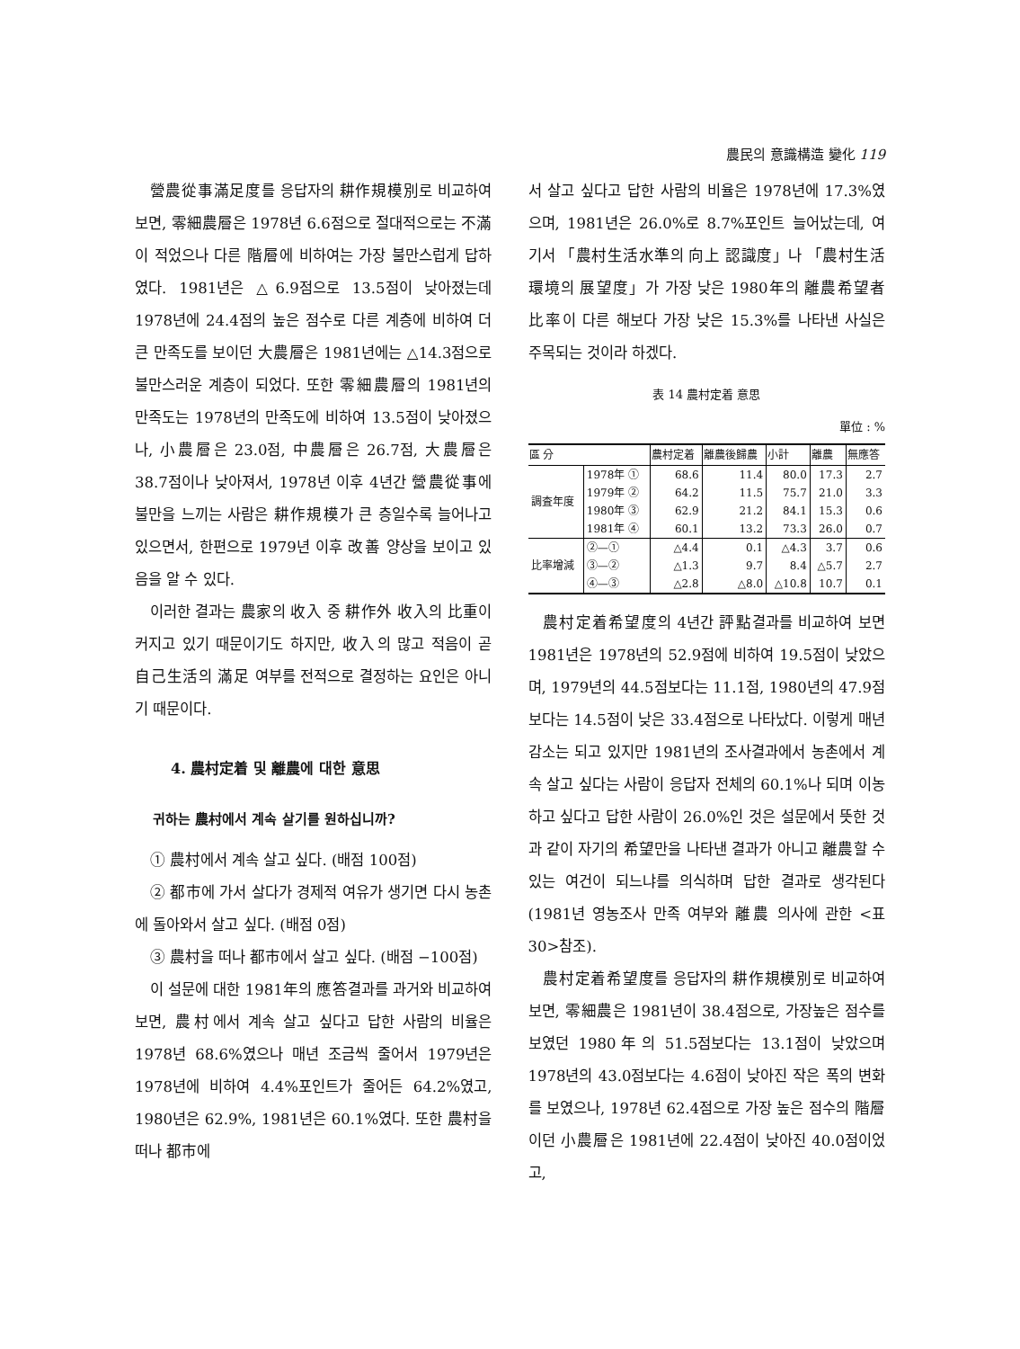農民의 意識構造 變化 119
營農從事滿足度를 응답자의 耕作規模別로 비교하여 보면, 零細農層은 1978년 6.6점으로 절대적으로는 不滿이 적었으나 다른 階層에 비하여는 가장 불만스럽게 답하였다. 1981년은 △6.9점으로 13.5점이 낮아졌는데 1978년에 24.4점의 높은 점수로 다른 계층에 비하여 더 큰 만족도를 보이던 大農層은 1981년에는 △14.3점으로 불만스러운 계층이 되었다. 또한 零細農層의 1981년의 만족도는 1978년의 만족도에 비하여 13.5점이 낮아졌으나, 小農層은 23.0점, 中農層은 26.7점, 大農層은 38.7점이나 낮아져서, 1978년 이후 4년간 營農從事에 불만을 느끼는 사람은 耕作規模가 큰 층일수록 늘어나고 있으면서, 한편으로 1979년 이후 改善 양상을 보이고 있음을 알 수 있다.
이러한 결과는 農家의 收入 중 耕作外 收入의 比重이 커지고 있기 때문이기도 하지만, 收入의 많고 적음이 곧 自己生活의 滿足 여부를 전적으로 결정하는 요인은 아니기 때문이다.
4. 農村定着 및 離農에 대한 意思
귀하는 農村에서 계속 살기를 원하십니까?
① 農村에서 계속 살고 싶다. (배점 100점)
② 都市에 가서 살다가 경제적 여유가 생기면 다시 농촌에 돌아와서 살고 싶다. (배점 0점)
③ 農村을 떠나 都市에서 살고 싶다. (배점 −100점)
이 설문에 대한 1981年의 應答결과를 과거와 비교하여 보면, 農村에서 계속 살고 싶다고 답한 사람의 비율은 1978년 68.6%였으나 매년 조금씩 줄어서 1979년은 1978년에 비하여 4.4%포인트가 줄어든 64.2%였고, 1980년은 62.9%, 1981년은 60.1%였다. 또한 農村을 떠나 都市에
서 살고 싶다고 답한 사람의 비율은 1978년에 17.3%였으며, 1981년은 26.0%로 8.7%포인트 늘어났는데, 여기서 「農村生活水準의 向上 認識度」나 「農村生活環境의 展望度」가 가장 낮은 1980年의 離農希望者 比率이 다른 해보다 가장 낮은 15.3%를 나타낸 사실은 주목되는 것이라 하겠다.
表 14 農村定着 意思
單位 : %
| 區 分 | | 農村定着 | 離農後歸農 | 小計 | 離農 | 無應答 |
| --- | --- | --- | --- | --- | --- | --- |
| 調査年度 | 1978年 ① | 68.6 | 11.4 | 80.0 | 17.3 | 2.7 |
| | 1979年 ② | 64.2 | 11.5 | 75.7 | 21.0 | 3.3 |
| | 1980年 ③ | 62.9 | 21.2 | 84.1 | 15.3 | 0.6 |
| | 1981年 ④ | 60.1 | 13.2 | 73.3 | 26.0 | 0.7 |
| 比率增減 | ②—① | △4.4 | 0.1 | △4.3 | 3.7 | 0.6 |
| | ③—② | △1.3 | 9.7 | 8.4 | △5.7 | 2.7 |
| | ④—③ | △2.8 | △8.0 | △10.8 | 10.7 | 0.1 |
農村定着希望度의 4년간 評點결과를 비교하여 보면 1981년은 1978년의 52.9점에 비하여 19.5점이 낮았으며, 1979년의 44.5점보다는 11.1점, 1980년의 47.9점보다는 14.5점이 낮은 33.4점으로 나타났다. 이렇게 매년 감소는 되고 있지만 1981년의 조사결과에서 농촌에서 계속 살고 싶다는 사람이 응답자 전체의 60.1%나 되며 이농하고 싶다고 답한 사람이 26.0%인 것은 설문에서 뜻한 것과 같이 자기의 希望만을 나타낸 결과가 아니고 離農할 수 있는 여건이 되느냐를 의식하며 답한 결과로 생각된다(1981년 영농조사 만족 여부와 離農 의사에 관한 <표 30>참조).
農村定着希望度를 응답자의 耕作規模別로 비교하여 보면, 零細農은 1981년이 38.4점으로, 가장높은 점수를 보였던 1980年의 51.5점보다는 13.1점이 낮았으며 1978년의 43.0점보다는 4.6점이 낮아진 작은 폭의 변화를 보였으나, 1978년 62.4점으로 가장 높은 점수의 階層이던 小農層은 1981년에 22.4점이 낮아진 40.0점이었고,